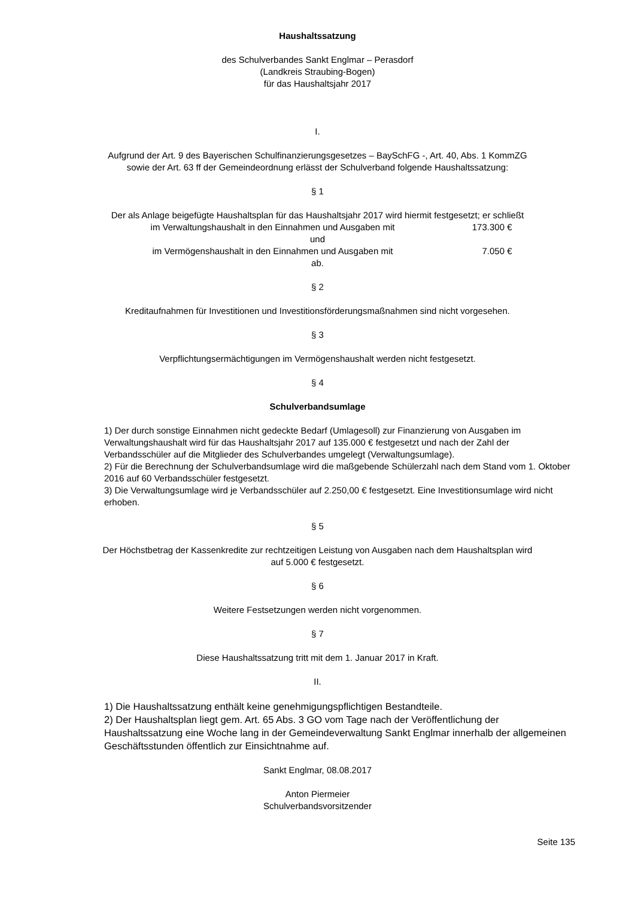Haushaltssatzung
des Schulverbandes Sankt Englmar – Perasdorf
(Landkreis Straubing-Bogen)
für das Haushaltsjahr 2017
I.
Aufgrund der Art. 9 des Bayerischen Schulfinanzierungsgesetzes – BaySchFG -, Art. 40, Abs. 1 KommZG
sowie der Art. 63 ff der Gemeindeordnung erlässt der Schulverband folgende Haushaltssatzung:
§ 1
Der als Anlage beigefügte Haushaltsplan für das Haushaltsjahr 2017 wird hiermit festgesetzt; er schließt
im Verwaltungshaushalt in den Einnahmen und Ausgaben mit 173.300 €
und
im Vermögenshaushalt in den Einnahmen und Ausgaben mit 7.050 €
ab.
§ 2
Kreditaufnahmen für Investitionen und Investitionsförderungsmaßnahmen sind nicht vorgesehen.
§ 3
Verpflichtungsermächtigungen im Vermögenshaushalt werden nicht festgesetzt.
§ 4
Schulverbandsumlage
1) Der durch sonstige Einnahmen nicht gedeckte Bedarf (Umlagesoll) zur Finanzierung von Ausgaben im Verwaltungshaushalt wird für das Haushaltsjahr 2017 auf 135.000 € festgesetzt und nach der Zahl der Verbandsschüler auf die Mitglieder des Schulverbandes umgelegt (Verwaltungsumlage).
2) Für die Berechnung der Schulverbandsumlage wird die maßgebende Schülerzahl nach dem Stand vom 1. Oktober 2016 auf 60 Verbandsschüler festgesetzt.
3) Die Verwaltungsumlage wird je Verbandsschüler auf 2.250,00 € festgesetzt. Eine Investitionsumlage wird nicht erhoben.
§ 5
Der Höchstbetrag der Kassenkredite zur rechtzeitigen Leistung von Ausgaben nach dem Haushaltsplan wird
auf 5.000 € festgesetzt.
§ 6
Weitere Festsetzungen werden nicht vorgenommen.
§ 7
Diese Haushaltssatzung tritt mit dem 1. Januar 2017 in Kraft.
II.
1) Die Haushaltssatzung enthält keine genehmigungspflichtigen Bestandteile.
2) Der Haushaltsplan liegt gem. Art. 65 Abs. 3 GO vom Tage nach der Veröffentlichung der Haushaltssatzung eine Woche lang in der Gemeindeverwaltung Sankt Englmar innerhalb der allgemeinen Geschäftsstunden öffentlich zur Einsichtnahme auf.
Sankt Englmar, 08.08.2017
Anton Piermeier
Schulverbandsvorsitzender
Seite 135